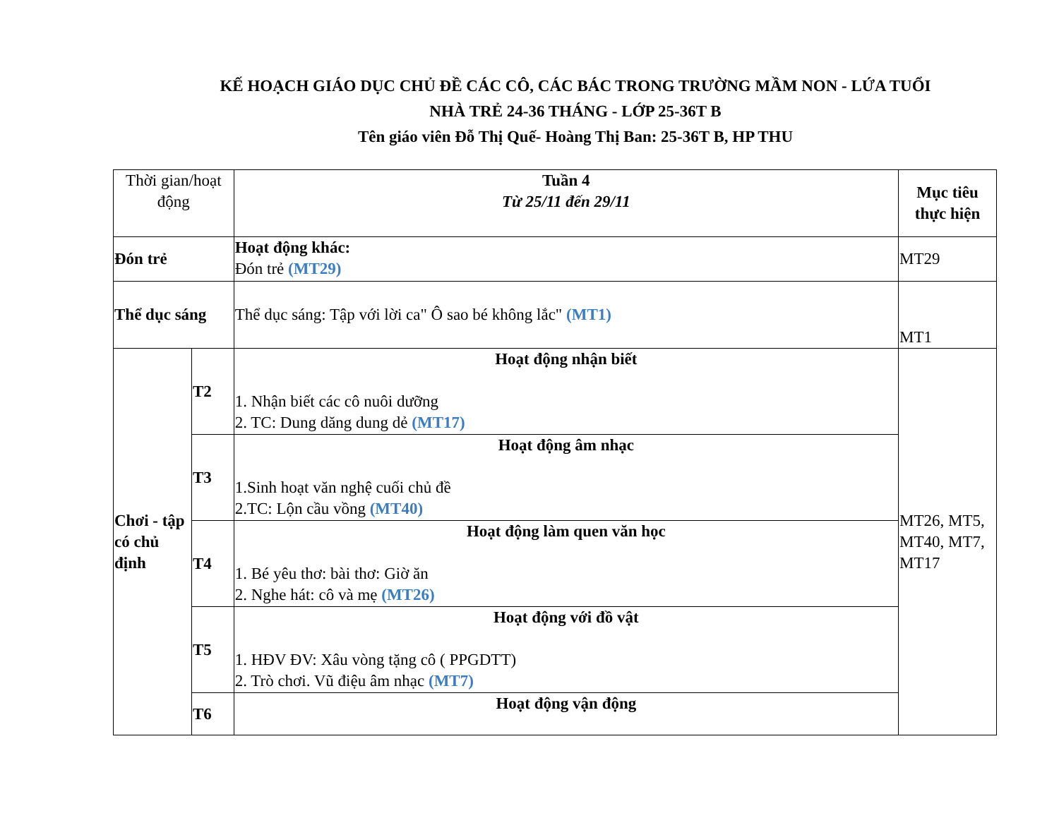KẾ HOẠCH GIÁO DỤC CHỦ ĐỀ CÁC CÔ, CÁC BÁC TRONG TRƯỜNG MẦM NON - LỨA TUỔI
NHÀ TRẺ 24-36 THÁNG - LỚP 25-36T B
Tên giáo viên Đỗ Thị Quế- Hoàng Thị Ban: 25-36T B, HP THU
| Thời gian/hoạt động | | Tuần 4 Từ 25/11 đến 29/11 | Mục tiêu thực hiện |
| Đón trẻ | | Hoạt động khác: Đón trẻ (MT29) | MT29 |
| Thể dục sáng | | Thể dục sáng: Tập với lời ca" Ô sao bé không lắc" (MT1) | MT1 |
| Chơi - tập có chủ định | T2 | Hoạt động nhận biết 1. Nhận biết các cô nuôi dưỡng 2. TC: Dung dăng dung dẻ (MT17) | MT26, MT5, MT40, MT7, MT17 |
| | T3 | Hoạt động âm nhạc 1.Sinh hoạt văn nghệ cuối chủ đề 2.TC: Lộn cầu vồng (MT40) | |
| | T4 | Hoạt động làm quen văn học 1. Bé yêu thơ: bài thơ: Giờ ăn 2. Nghe hát: cô và mẹ (MT26) | |
| | T5 | Hoạt động với đồ vật 1. HĐV ĐV: Xâu vòng tặng cô ( PPGDTT) 2. Trò chơi. Vũ điệu âm nhạc (MT7) | |
| | T6 | Hoạt động vận động | |